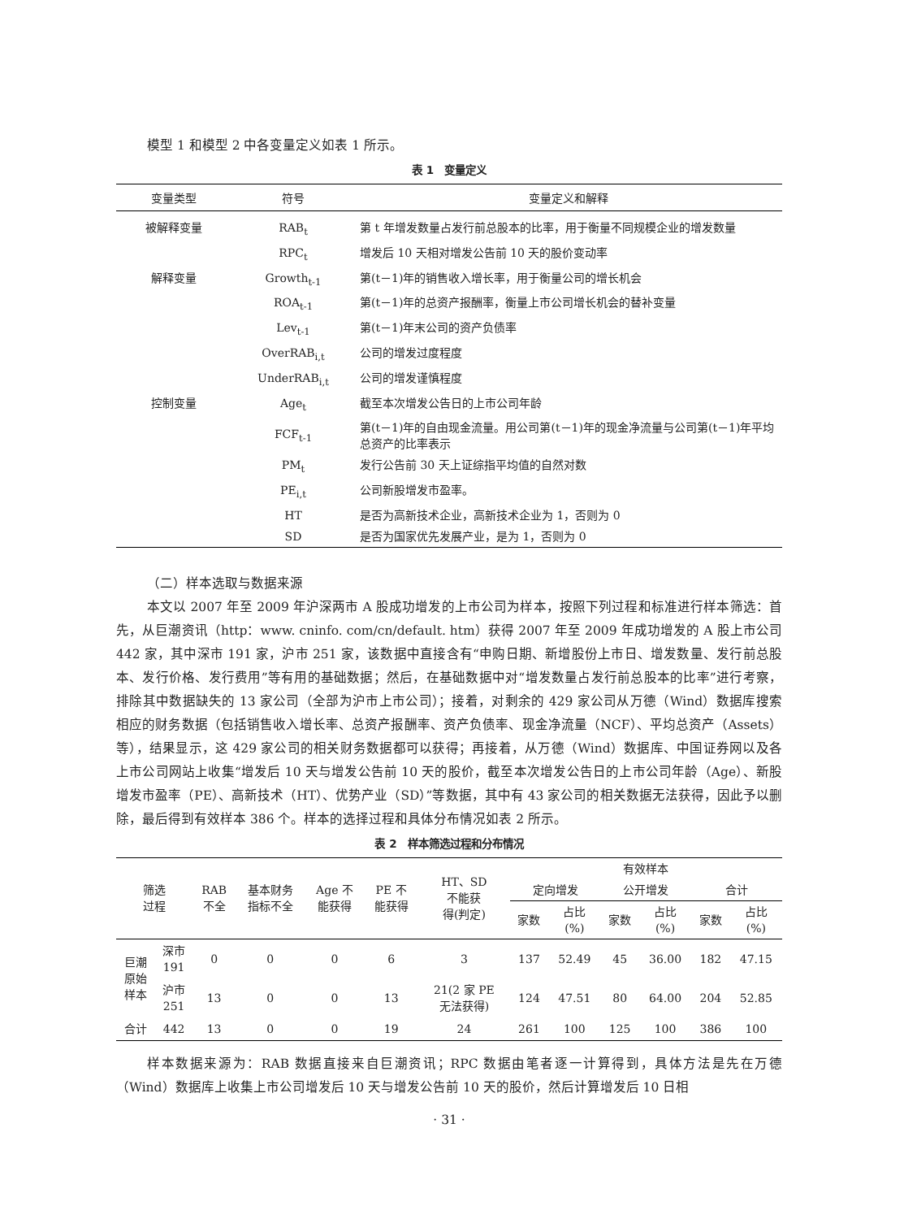模型 1 和模型 2 中各变量定义如表 1 所示。
表 1　变量定义
| 变量类型 | 符号 | 变量定义和解释 |
| --- | --- | --- |
| 被解释变量 | RAB<sub>t</sub> | 第 t 年增发数量占发行前总股本的比率，用于衡量不同规模企业的增发数量 |
| | RPC<sub>t</sub> | 增发后 10 天相对增发公告前 10 天的股价变动率 |
| 解释变量 | Growth<sub>t-1</sub> | 第(t－1)年的销售收入增长率，用于衡量公司的增长机会 |
| | ROA<sub>t-1</sub> | 第(t－1)年的总资产报酬率，衡量上市公司增长机会的替补变量 |
| | Lev<sub>t-1</sub> | 第(t－1)年末公司的资产负债率 |
| | OverRAB<sub>i,t</sub> | 公司的增发过度程度 |
| | UnderRAB<sub>i,t</sub> | 公司的增发谨慎程度 |
| 控制变量 | Age<sub>t</sub> | 截至本次增发公告日的上市公司年龄 |
| | FCF<sub>t-1</sub> | 第(t－1)年的自由现金流量。用公司第(t－1)年的现金净流量与公司第(t－1)年平均总资产的比率表示 |
| | PM<sub>t</sub> | 发行公告前 30 天上证综指平均值的自然对数 |
| | PE<sub>i,t</sub> | 公司新股增发市盈率。 |
| | HT | 是否为高新技术企业，高新技术企业为 1，否则为 0 |
| | SD | 是否为国家优先发展产业，是为 1，否则为 0 |
（二）样本选取与数据来源
本文以 2007 年至 2009 年沪深两市 A 股成功增发的上市公司为样本，按照下列过程和标准进行样本筛选：首先，从巨潮资讯（http：www. cninfo. com/cn/default. htm）获得 2007 年至 2009 年成功增发的 A 股上市公司 442 家，其中深市 191 家，沪市 251 家，该数据中直接含有“申购日期、新增股份上市日、增发数量、发行前总股本、发行价格、发行费用”等有用的基础数据；然后，在基础数据中对“增发数量占发行前总股本的比率”进行考察，排除其中数据缺失的 13 家公司（全部为沪市上市公司）；接着，对剩余的 429 家公司从万德（Wind）数据库搜索相应的财务数据（包括销售收入增长率、总资产报酬率、资产负债率、现金净流量（NCF）、平均总资产（Assets）等），结果显示，这 429 家公司的相关财务数据都可以获得；再接着，从万德（Wind）数据库、中国证券网以及各上市公司网站上收集“增发后 10 天与增发公告前 10 天的股价，截至本次增发公告日的上市公司年龄（Age）、新股增发市盈率（PE）、高新技术（HT）、优势产业（SD）”等数据，其中有 43 家公司的相关数据无法获得，因此予以删除，最后得到有效样本 386 个。样本的选择过程和具体分布情况如表 2 所示。
表 2　样本筛选过程和分布情况
| 筛选 过程 | | RAB 不全 | 基本财务 指标不全 | Age 不 能获得 | PE 不 能获得 | HT、SD 不能获 得(判定) | 有效样本 | | | | | |
| --- | --- | --- | --- | --- | --- | --- | --- | --- | --- | --- | --- | --- |
| | | | | | | | 定向增发 | | 公开增发 | | 合计 | |
| | | | | | | | 家数 | 占比 (%) | 家数 | 占比 (%) | 家数 | 占比 (%) |
| 巨潮 原始 样本 | 深市 191 | 0 | 0 | 0 | 6 | 3 | 137 | 52.49 | 45 | 36.00 | 182 | 47.15 |
| | 沪市 251 | 13 | 0 | 0 | 13 | 21(2 家 PE 无法获得) | 124 | 47.51 | 80 | 64.00 | 204 | 52.85 |
| 合计 | 442 | 13 | 0 | 0 | 19 | 24 | 261 | 100 | 125 | 100 | 386 | 100 |
样本数据来源为：RAB 数据直接来自巨潮资讯；RPC 数据由笔者逐一计算得到，具体方法是先在万德（Wind）数据库上收集上市公司增发后 10 天与增发公告前 10 天的股价，然后计算增发后 10 日相
· 31 ·